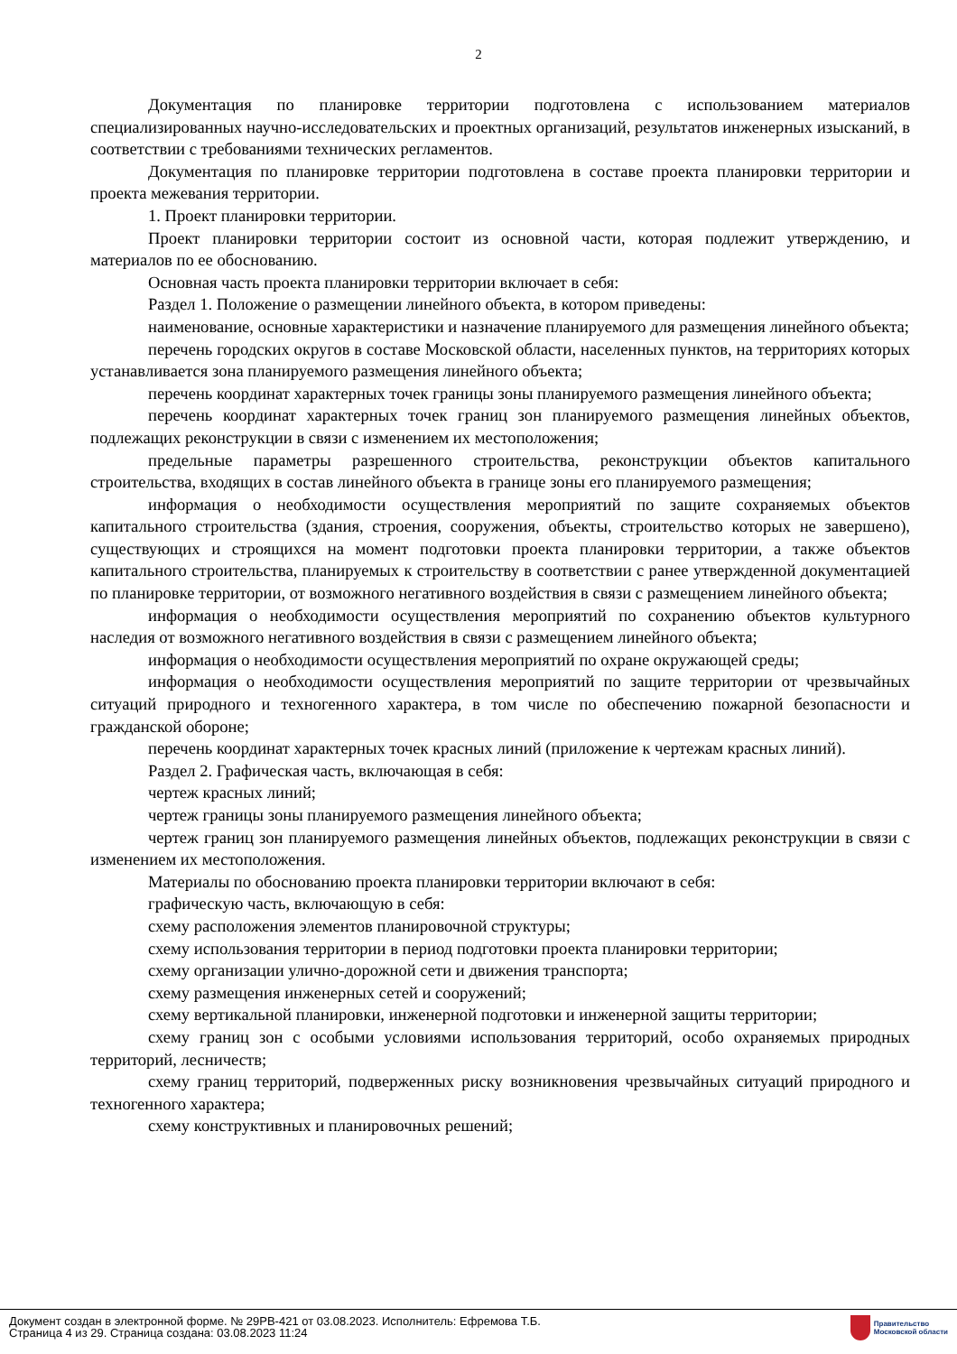2
Документация по планировке территории подготовлена с использованием материалов специализированных научно-исследовательских и проектных организаций, результатов инженерных изысканий, в соответствии с требованиями технических регламентов.
Документация по планировке территории подготовлена в составе проекта планировки территории и проекта межевания территории.
1. Проект планировки территории.
Проект планировки территории состоит из основной части, которая подлежит утверждению, и материалов по ее обоснованию.
Основная часть проекта планировки территории включает в себя:
Раздел 1. Положение о размещении линейного объекта, в котором приведены:
наименование, основные характеристики и назначение планируемого для размещения линейного объекта;
перечень городских округов в составе Московской области, населенных пунктов, на территориях которых устанавливается зона планируемого размещения линейного объекта;
перечень координат характерных точек границы зоны планируемого размещения линейного объекта;
перечень координат характерных точек границ зон планируемого размещения линейных объектов, подлежащих реконструкции в связи с изменением их местоположения;
предельные параметры разрешенного строительства, реконструкции объектов капитального строительства, входящих в состав линейного объекта в границе зоны его планируемого размещения;
информация о необходимости осуществления мероприятий по защите сохраняемых объектов капитального строительства (здания, строения, сооружения, объекты, строительство которых не завершено), существующих и строящихся на момент подготовки проекта планировки территории, а также объектов капитального строительства, планируемых к строительству в соответствии с ранее утвержденной документацией по планировке территории, от возможного негативного воздействия в связи с размещением линейного объекта;
информация о необходимости осуществления мероприятий по сохранению объектов культурного наследия от возможного негативного воздействия в связи с размещением линейного объекта;
информация о необходимости осуществления мероприятий по охране окружающей среды;
информация о необходимости осуществления мероприятий по защите территории от чрезвычайных ситуаций природного и техногенного характера, в том числе по обеспечению пожарной безопасности и гражданской обороне;
перечень координат характерных точек красных линий (приложение к чертежам красных линий).
Раздел 2. Графическая часть, включающая в себя:
чертеж красных линий;
чертеж границы зоны планируемого размещения линейного объекта;
чертеж границ зон планируемого размещения линейных объектов, подлежащих реконструкции в связи с изменением их местоположения.
Материалы по обоснованию проекта планировки территории включают в себя:
графическую часть, включающую в себя:
схему расположения элементов планировочной структуры;
схему использования территории в период подготовки проекта планировки территории;
схему организации улично-дорожной сети и движения транспорта;
схему размещения инженерных сетей и сооружений;
схему вертикальной планировки, инженерной подготовки и инженерной защиты территории;
схему границ зон с особыми условиями использования территорий, особо охраняемых природных территорий, лесничеств;
схему границ территорий, подверженных риску возникновения чрезвычайных ситуаций природного и техногенного характера;
схему конструктивных и планировочных решений;
Документ создан в электронной форме. № 29РВ-421 от 03.08.2023. Исполнитель: Ефремова Т.Б.
Страница 4 из 29. Страница создана: 03.08.2023 11:24
Правительство
Московской области